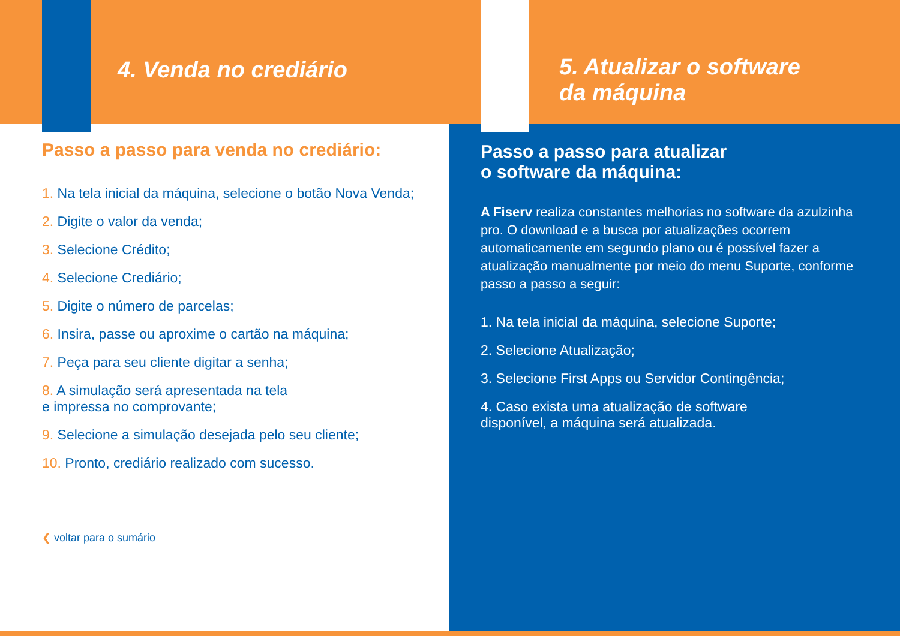4. Venda no crediário
Passo a passo para venda no crediário:
1. Na tela inicial da máquina, selecione o botão Nova Venda;
2. Digite o valor da venda;
3. Selecione Crédito;
4. Selecione Crediário;
5. Digite o número de parcelas;
6. Insira, passe ou aproxime o cartão na máquina;
7. Peça para seu cliente digitar a senha;
8. A simulação será apresentada na tela
e impressa no comprovante;
9. Selecione a simulação desejada pelo seu cliente;
10. Pronto, crediário realizado com sucesso.
❮ voltar para o sumário
5. Atualizar o software
da máquina
Passo a passo para atualizar
o software da máquina:
A Fiserv realiza constantes melhorias no software da azulzinha pro. O download e a busca por atualizações ocorrem automaticamente em segundo plano ou é possível fazer a atualização manualmente por meio do menu Suporte, conforme passo a passo a seguir:
1. Na tela inicial da máquina, selecione Suporte;
2. Selecione Atualização;
3. Selecione First Apps ou Servidor Contingência;
4. Caso exista uma atualização de software
disponível, a máquina será atualizada.